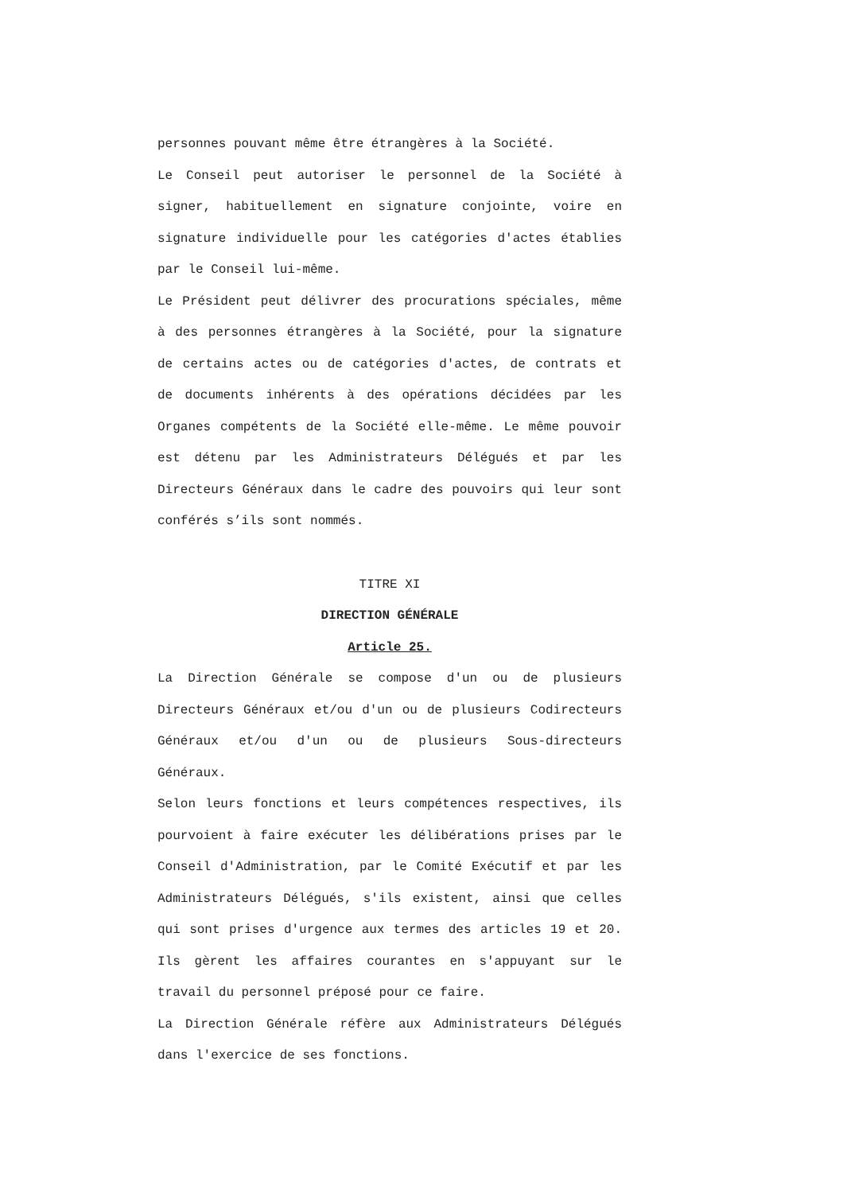personnes pouvant même être étrangères à la Société.
Le Conseil peut autoriser le personnel de la Société à signer, habituellement en signature conjointe, voire en signature individuelle pour les catégories d'actes établies par le Conseil lui-même.
Le Président peut délivrer des procurations spéciales, même à des personnes étrangères à la Société, pour la signature de certains actes ou de catégories d'actes, de contrats et de documents inhérents à des opérations décidées par les Organes compétents de la Société elle-même. Le même pouvoir est détenu par les Administrateurs Délégués et par les Directeurs Généraux dans le cadre des pouvoirs qui leur sont conférés s’ils sont nommés.
TITRE XI
DIRECTION GÉNÉRALE
Article 25.
La Direction Générale se compose d'un ou de plusieurs Directeurs Généraux et/ou d'un ou de plusieurs Codirecteurs Généraux et/ou d'un ou de plusieurs Sous-directeurs Généraux.
Selon leurs fonctions et leurs compétences respectives, ils pourvoient à faire exécuter les délibérations prises par le Conseil d'Administration, par le Comité Exécutif et par les Administrateurs Délégués, s'ils existent, ainsi que celles qui sont prises d'urgence aux termes des articles 19 et 20. Ils gèrent les affaires courantes en s'appuyant sur le travail du personnel préposé pour ce faire.
La Direction Générale réfère aux Administrateurs Délégués dans l'exercice de ses fonctions.